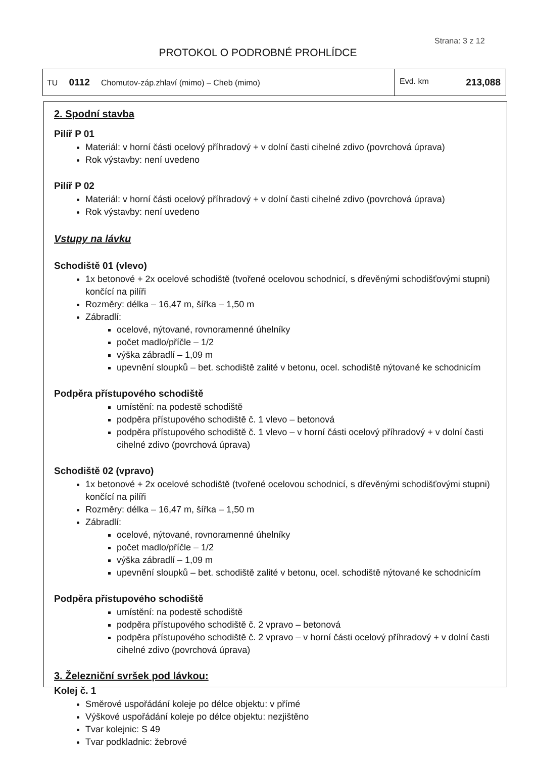Strana: 3 z 12
PROTOKOL O PODROBNÉ PROHLÍDCE
| TU 0112 Chomutov-záp.zhlaví (mimo) – Cheb (mimo) | Evd. km 213,088 |
2. Spodní stavba
Pilíř P 01
Materiál: v horní části ocelový příhradový + v dolní časti cihelné zdivo (povrchová úprava)
Rok výstavby: není uvedeno
Pilíř P 02
Materiál: v horní části ocelový příhradový + v dolní časti cihelné zdivo (povrchová úprava)
Rok výstavby: není uvedeno
Vstupy na lávku
Schodiště 01 (vlevo)
1x betonové + 2x ocelové schodiště (tvořené ocelovou schodnicí, s dřevěnými schodišťovými stupni) končící na pilíři
Rozměry: délka – 16,47 m, šířka – 1,50 m
Zábradlí:
ocelové, nýtované, rovnoramenné úhelníky
počet madlo/příčle – 1/2
výška zábradlí – 1,09 m
upevnění sloupků – bet. schodiště zalité v betonu, ocel. schodiště nýtované ke schodnicím
Podpěra přístupového schodiště
umístění: na podestě schodiště
podpěra přístupového schodiště č. 1 vlevo – betonová
podpěra přístupového schodiště č. 1 vlevo – v horní části ocelový příhradový + v dolní časti cihelné zdivo (povrchová úprava)
Schodiště 02 (vpravo)
1x betonové + 2x ocelové schodiště (tvořené ocelovou schodnicí, s dřevěnými schodišťovými stupni) končící na pilíři
Rozměry: délka – 16,47 m, šířka – 1,50 m
Zábradlí:
ocelové, nýtované, rovnoramenné úhelníky
počet madlo/příčle – 1/2
výška zábradlí – 1,09 m
upevnění sloupků – bet. schodiště zalité v betonu, ocel. schodiště nýtované ke schodnicím
Podpěra přístupového schodiště
umístění: na podestě schodiště
podpěra přístupového schodiště č. 2 vpravo – betonová
podpěra přístupového schodiště č. 2 vpravo – v horní části ocelový příhradový + v dolní časti cihelné zdivo (povrchová úprava)
3. Železniční svršek pod lávkou:
Kolej č. 1
Směrové uspořádání koleje po délce objektu: v přímé
Výškové uspořádání koleje po délce objektu: nezjištěno
Tvar kolejnic: S 49
Tvar podkladnic: žebrové